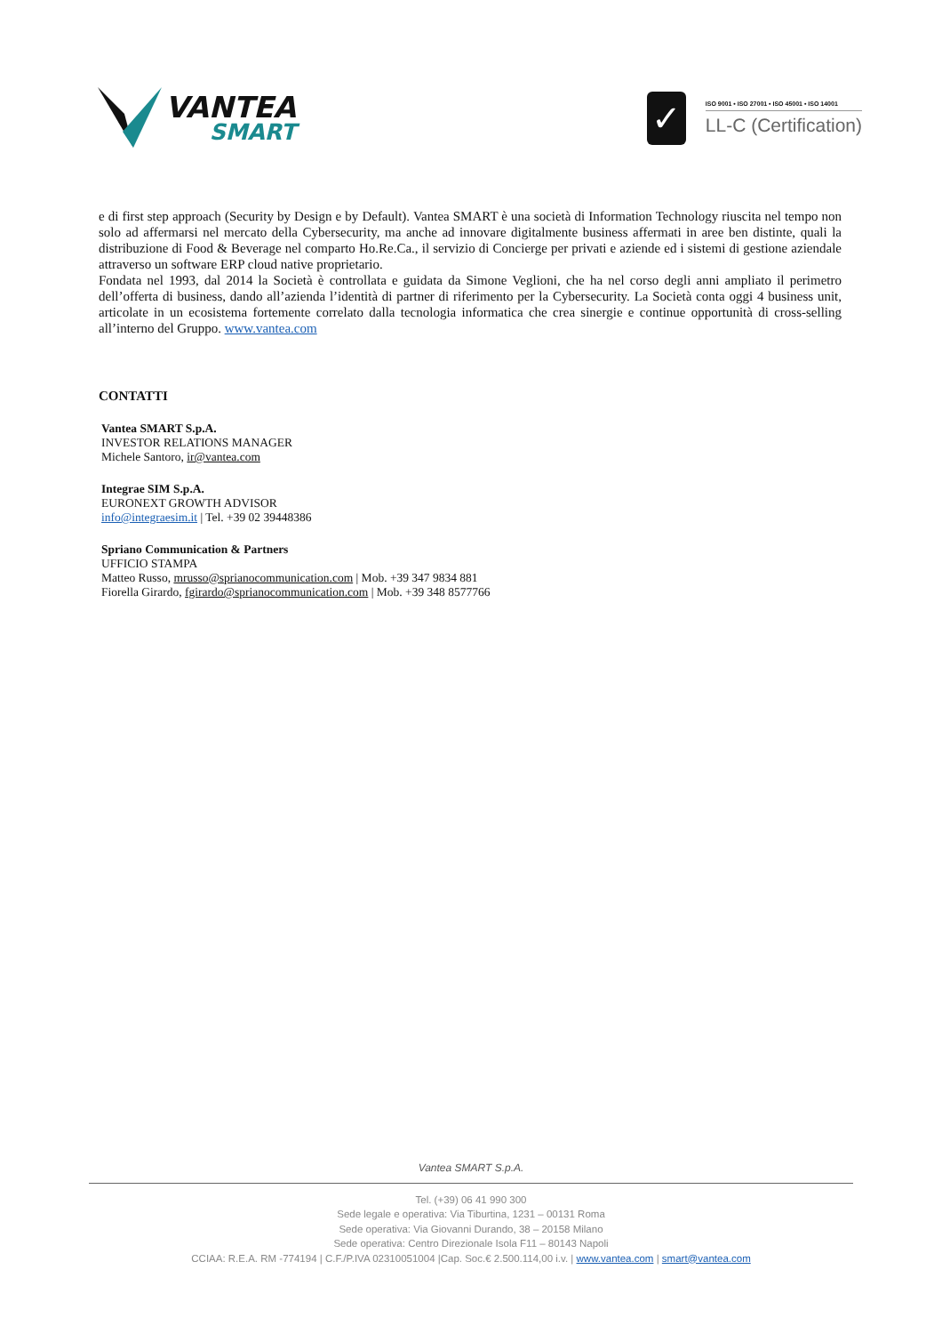VANTEA
SMART
✓
ISO 9001 • ISO 27001 • ISO 45001 • ISO 14001
LL-C (Certification)
e di first step approach (Security by Design e by Default). Vantea SMART è una società di Information Technology riuscita nel tempo non solo ad affermarsi nel mercato della Cybersecurity, ma anche ad innovare digitalmente business affermati in aree ben distinte, quali la distribuzione di Food & Beverage nel comparto Ho.Re.Ca., il servizio di Concierge per privati e aziende ed i sistemi di gestione aziendale attraverso un software ERP cloud native proprietario.
Fondata nel 1993, dal 2014 la Società è controllata e guidata da Simone Veglioni, che ha nel corso degli anni ampliato il perimetro dell’offerta di business, dando all’azienda l’identità di partner di riferimento per la Cybersecurity. La Società conta oggi 4 business unit, articolate in un ecosistema fortemente correlato dalla tecnologia informatica che crea sinergie e continue opportunità di cross-selling all’interno del Gruppo. www.vantea.com
CONTATTI
Vantea SMART S.p.A.
INVESTOR RELATIONS MANAGER
Michele Santoro, ir@vantea.com
Integrae SIM S.p.A.
EURONEXT GROWTH ADVISOR
info@integraesim.it | Tel. +39 02 39448386
Spriano Communication & Partners
UFFICIO STAMPA
Matteo Russo, mrusso@sprianocommunication.com | Mob. +39 347 9834 881
Fiorella Girardo, fgirardo@sprianocommunication.com | Mob. +39 348 8577766
Vantea SMART S.p.A.
Tel. (+39) 06 41 990 300
Sede legale e operativa: Via Tiburtina, 1231 – 00131 Roma
Sede operativa: Via Giovanni Durando, 38 – 20158 Milano
Sede operativa: Centro Direzionale Isola F11 – 80143 Napoli
CCIAA: R.E.A. RM -774194 | C.F./P.IVA 02310051004 |Cap. Soc.€ 2.500.114,00 i.v. | www.vantea.com | smart@vantea.com